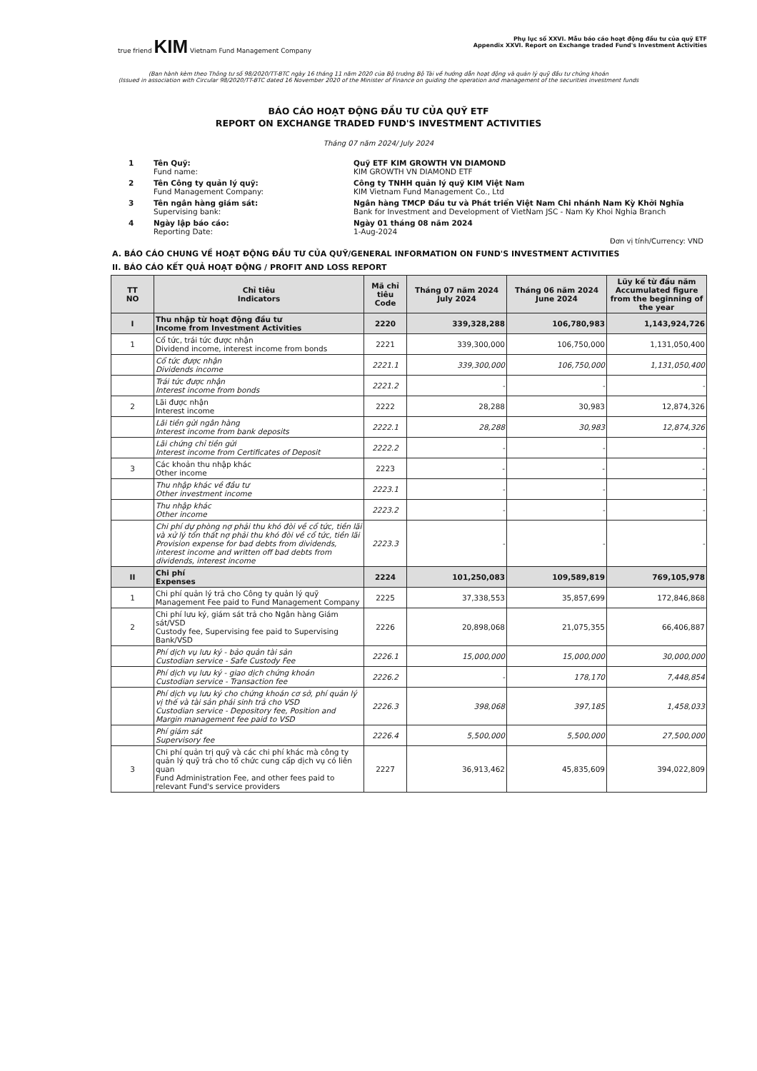true friend KIM Vietnam Fund Management Company
Phụ lục số XXVI. Mẫu báo cáo hoạt động đầu tư của quỹ ETF
Appendix XXVI. Report on Exchange traded Fund's Investment Activities
(Ban hành kèm theo Thông tư số 98/2020/TT-BTC ngày 16 tháng 11 năm 2020 của Bộ trưởng Bộ Tài về hướng dẫn hoạt động và quản lý quỹ đầu tư chứng khoán
(Issued in association with Circular 98/2020/TT-BTC dated 16 November 2020 of the Minister of Finance on guiding the operation and management of the securities investment funds
BÁO CÁO HOẠT ĐỘNG ĐẦU TƯ CỦA QUỸ ETF
REPORT ON EXCHANGE TRADED FUND'S INVESTMENT ACTIVITIES
Tháng 07 năm 2024/ July 2024
| 1 | Tên Quỹ: Fund name: | Quỹ ETF KIM GROWTH VN DIAMOND KIM GROWTH VN DIAMOND ETF |
| 2 | Tên Công ty quản lý quỹ: Fund Management Company: | Công ty TNHH quản lý quỹ KIM Việt Nam KIM Vietnam Fund Management Co., Ltd |
| 3 | Tên ngân hàng giám sát: Supervising bank: | Ngân hàng TMCP Đầu tư và Phát triển Việt Nam Chi nhánh Nam Kỳ Khởi Nghĩa Bank for Investment and Development of VietNam JSC - Nam Ky Khoi Nghia Branch |
| 4 | Ngày lập báo cáo: Reporting Date: | Ngày 01 tháng 08 năm 2024 1-Aug-2024 |
Đơn vị tính/Currency: VND
A. BÁO CÁO CHUNG VỀ HOẠT ĐỘNG ĐẦU TƯ CỦA QUỸ/GENERAL INFORMATION ON FUND'S INVESTMENT ACTIVITIES
II. BÁO CÁO KẾT QUẢ HOẠT ĐỘNG / PROFIT AND LOSS REPORT
| TT NO | Chỉ tiêu Indicators | Mã chỉ tiêu Code | Tháng 07 năm 2024 July 2024 | Tháng 06 năm 2024 June 2024 | Lũy kế từ đầu năm Accumulated figure from the beginning of the year |
| --- | --- | --- | --- | --- | --- |
| I | Thu nhập từ hoạt động đầu tư Income from Investment Activities | 2220 | 339,328,288 | 106,780,983 | 1,143,924,726 |
| 1 | Cổ tức, trái tức được nhận Dividend income, interest income from bonds | 2221 | 339,300,000 | 106,750,000 | 1,131,050,400 |
| | Cổ tức được nhận Dividends income | 2221.1 | 339,300,000 | 106,750,000 | 1,131,050,400 |
| | Trái tức được nhận Interest income from bonds | 2221.2 | - | - | - |
| 2 | Lãi được nhận Interest income | 2222 | 28,288 | 30,983 | 12,874,326 |
| | Lãi tiền gửi ngân hàng Interest income from bank deposits | 2222.1 | 28,288 | 30,983 | 12,874,326 |
| | Lãi chứng chỉ tiền gửi Interest income from Certificates of Deposit | 2222.2 | - | - | - |
| 3 | Các khoản thu nhập khác Other income | 2223 | - | - | - |
| | Thu nhập khác về đầu tư Other investment income | 2223.1 | - | - | - |
| | Thu nhập khác Other income | 2223.2 | - | - | - |
| | Chi phí dự phòng nợ phải thu khó đòi về cổ tức, tiền lãi và xử lý tổn thất nợ phải thu khó đòi về cổ tức, tiền lãi Provision expense for bad debts from dividends, interest income and written off bad debts from dividends, interest income | 2223.3 | - | - | - |
| II | Chi phí Expenses | 2224 | 101,250,083 | 109,589,819 | 769,105,978 |
| 1 | Chi phí quản lý trả cho Công ty quản lý quỹ Management Fee paid to Fund Management Company | 2225 | 37,338,553 | 35,857,699 | 172,846,868 |
| 2 | Chi phí lưu ký, giám sát trả cho Ngân hàng Giám sát/VSD Custody fee, Supervising fee paid to Supervising Bank/VSD | 2226 | 20,898,068 | 21,075,355 | 66,406,887 |
| | Phí dịch vụ lưu ký - bảo quản tài sản Custodian service - Safe Custody Fee | 2226.1 | 15,000,000 | 15,000,000 | 30,000,000 |
| | Phí dịch vụ lưu ký - giao dịch chứng khoán Custodian service - Transaction fee | 2226.2 | - | 178,170 | 7,448,854 |
| | Phí dịch vụ lưu ký cho chứng khoán cơ sở, phí quản lý vị thế và tài sản phái sinh trả cho VSD Custodian service - Depository fee, Position and Margin management fee paid to VSD | 2226.3 | 398,068 | 397,185 | 1,458,033 |
| | Phí giám sát Supervisory fee | 2226.4 | 5,500,000 | 5,500,000 | 27,500,000 |
| 3 | Chi phí quản trị quỹ và các chi phí khác mà công ty quản lý quỹ trả cho tổ chức cung cấp dịch vụ có liên quan Fund Administration Fee, and other fees paid to relevant Fund's service providers | 2227 | 36,913,462 | 45,835,609 | 394,022,809 |